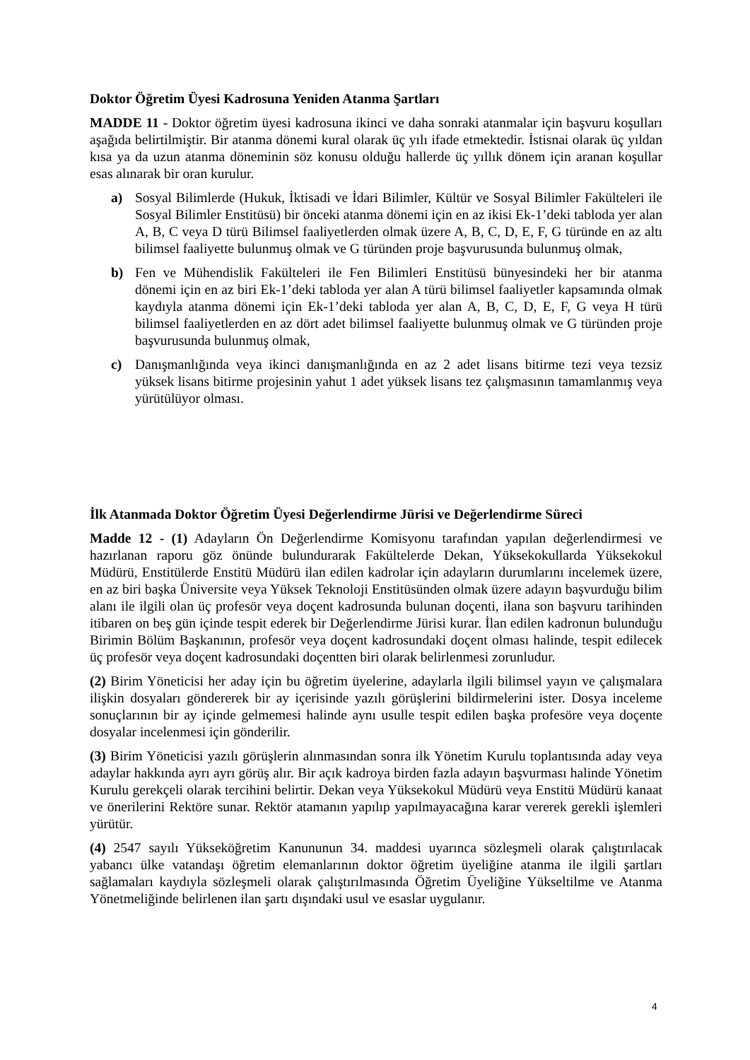Doktor Öğretim Üyesi Kadrosuna Yeniden Atanma Şartları
MADDE 11 - Doktor öğretim üyesi kadrosuna ikinci ve daha sonraki atanmalar için başvuru koşulları aşağıda belirtilmiştir. Bir atanma dönemi kural olarak üç yılı ifade etmektedir. İstisnai olarak üç yıldan kısa ya da uzun atanma döneminin söz konusu olduğu hallerde üç yıllık dönem için aranan koşullar esas alınarak bir oran kurulur.
a) Sosyal Bilimlerde (Hukuk, İktisadi ve İdari Bilimler, Kültür ve Sosyal Bilimler Fakülteleri ile Sosyal Bilimler Enstitüsü) bir önceki atanma dönemi için en az ikisi Ek-1’deki tabloda yer alan A, B, C veya D türü Bilimsel faaliyetlerden olmak üzere A, B, C, D, E, F, G türünde en az altı bilimsel faaliyette bulunmuş olmak ve G türünden proje başvurusunda bulunmuş olmak,
b) Fen ve Mühendislik Fakülteleri ile Fen Bilimleri Enstitüsü bünyesindeki her bir atanma dönemi için en az biri Ek-1’deki tabloda yer alan A türü bilimsel faaliyetler kapsamında olmak kaydıyla atanma dönemi için Ek-1’deki tabloda yer alan A, B, C, D, E, F, G veya H türü bilimsel faaliyetlerden en az dört adet bilimsel faaliyette bulunmuş olmak ve G türünden proje başvurusunda bulunmuş olmak,
c) Danışmanlığında veya ikinci danışmanlığında en az 2 adet lisans bitirme tezi veya tezsiz yüksek lisans bitirme projesinin yahut 1 adet yüksek lisans tez çalışmasının tamamlanmış veya yürütülüyor olması.
İlk Atanmada Doktor Öğretim Üyesi Değerlendirme Jürisi ve Değerlendirme Süreci
Madde 12 - (1) Adayların Ön Değerlendirme Komisyonu tarafından yapılan değerlendirmesi ve hazırlanan raporu göz önünde bulundurarak Fakültelerde Dekan, Yüksekokullarda Yüksekokul Müdürü, Enstitülerde Enstitü Müdürü ilan edilen kadrolar için adayların durumlarını incelemek üzere, en az biri başka Üniversite veya Yüksek Teknoloji Enstitüsünden olmak üzere adayın başvurduğu bilim alanı ile ilgili olan üç profesör veya doçent kadrosunda bulunan doçenti, ilana son başvuru tarihinden itibaren on beş gün içinde tespit ederek bir Değerlendirme Jürisi kurar. İlan edilen kadronun bulunduğu Birimin Bölüm Başkanının, profesör veya doçent kadrosundaki doçent olması halinde, tespit edilecek üç profesör veya doçent kadrosundaki doçentten biri olarak belirlenmesi zorunludur.
(2) Birim Yöneticisi her aday için bu öğretim üyelerine, adaylarla ilgili bilimsel yayın ve çalışmalara ilişkin dosyaları göndererek bir ay içerisinde yazılı görüşlerini bildirmelerini ister. Dosya inceleme sonuçlarının bir ay içinde gelmemesi halinde aynı usulle tespit edilen başka profesöre veya doçente dosyalar incelenmesi için gönderilir.
(3) Birim Yöneticisi yazılı görüşlerin alınmasından sonra ilk Yönetim Kurulu toplantısında aday veya adaylar hakkında ayrı ayrı görüş alır. Bir açık kadroya birden fazla adayın başvurması halinde Yönetim Kurulu gerekçeli olarak tercihini belirtir. Dekan veya Yüksekokul Müdürü veya Enstitü Müdürü kanaat ve önerilerini Rektöre sunar. Rektör atamanın yapılıp yapılmayacağına karar vererek gerekli işlemleri yürütür.
(4) 2547 sayılı Yükseköğretim Kanununun 34. maddesi uyarınca sözleşmeli olarak çalıştırılacak yabancı ülke vatandaşı öğretim elemanlarının doktor öğretim üyeliğine atanma ile ilgili şartları sağlamaları kaydıyla sözleşmeli olarak çalıştırılmasında Öğretim Üyeliğine Yükseltilme ve Atanma Yönetmeliğinde belirlenen ilan şartı dışındaki usul ve esaslar uygulanır.
4